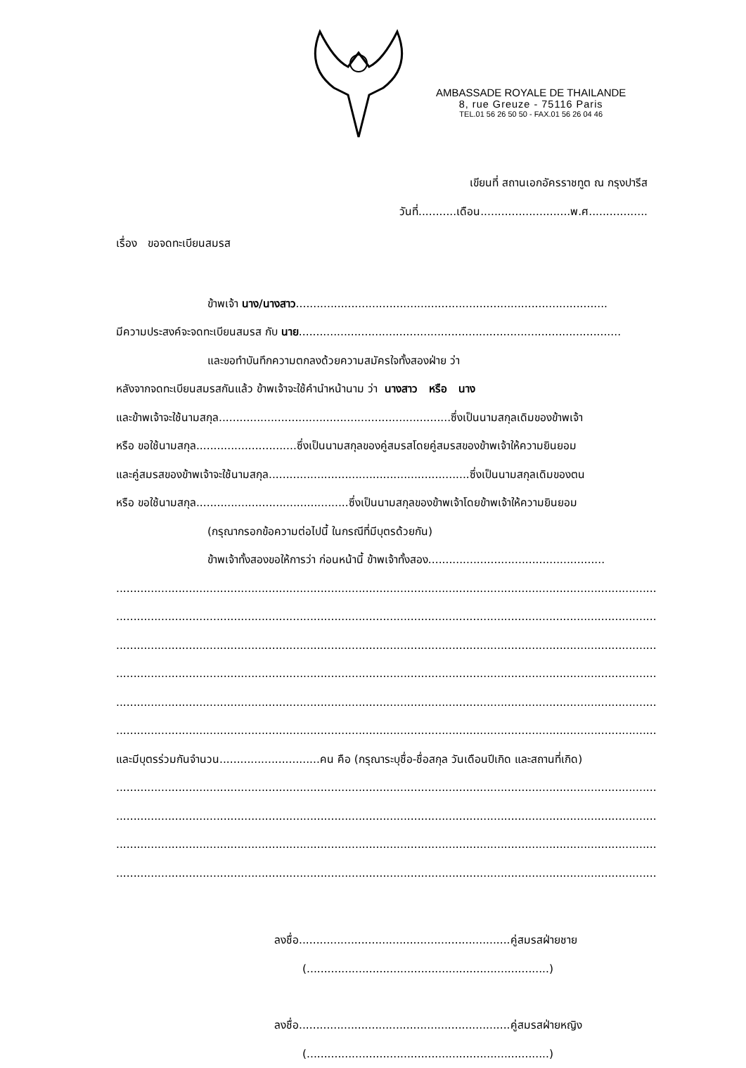AMBASSADE ROYALE DE THAILANDE
8, rue Greuze - 75116 Paris
TEL.01 56 26 50 50 - FAX.01 56 26 04 46
เขียนที่ สถานเอกอัครราชทูต ณ กรุงปารีส
วันที่...........เดือน..........................พ.ศ.................
เรื่อง ขอจดทะเบียนสมรส
ข้าพเจ้า นาง/นางสาว..........................................................................................
มีความประสงค์จะจดทะเบียนสมรส กับ นาย.............................................................................................
และขอทำบันทึกความตกลงด้วยความสมัครใจทั้งสองฝ่าย ว่า
หลังจากจดทะเบียนสมรสกันแล้ว ข้าพเจ้าจะใช้คำนำหน้านาม ว่า นางสาว หรือ นาง
และข้าพเจ้าจะใช้นามสกุล...................................................................ซึ่งเป็นนามสกุลเดิมของข้าพเจ้า
หรือ ขอใช้นามสกุล.............................ซึ่งเป็นนามสกุลของคู่สมรสโดยคู่สมรสของข้าพเจ้าให้ความยินยอม
และคู่สมรสของข้าพเจ้าจะใช้นามสกุล..........................................................ซึ่งเป็นนามสกุลเดิมของตน
หรือ ขอใช้นามสกุล............................................ซึ่งเป็นนามสกุลของข้าพเจ้าโดยข้าพเจ้าให้ความยินยอม
(กรุณากรอกข้อความต่อไปนี้ ในกรณีที่มีบุตรด้วยกัน)
ข้าพเจ้าทั้งสองขอให้การว่า ก่อนหน้านี้ ข้าพเจ้าทั้งสอง...................................................
............................................................................................................................................................
............................................................................................................................................................
............................................................................................................................................................
............................................................................................................................................................
............................................................................................................................................................
............................................................................................................................................................
และมีบุตรร่วมกันจำนวน.............................คน คือ (กรุณาระบุชื่อ-ชื่อสกุล วันเดือนปีเกิด และสถานที่เกิด)
............................................................................................................................................................
............................................................................................................................................................
............................................................................................................................................................
............................................................................................................................................................
ลงชื่อ.............................................................คู่สมรสฝ่ายชาย
(......................................................................)
ลงชื่อ.............................................................คู่สมรสฝ่ายหญิง
(......................................................................)